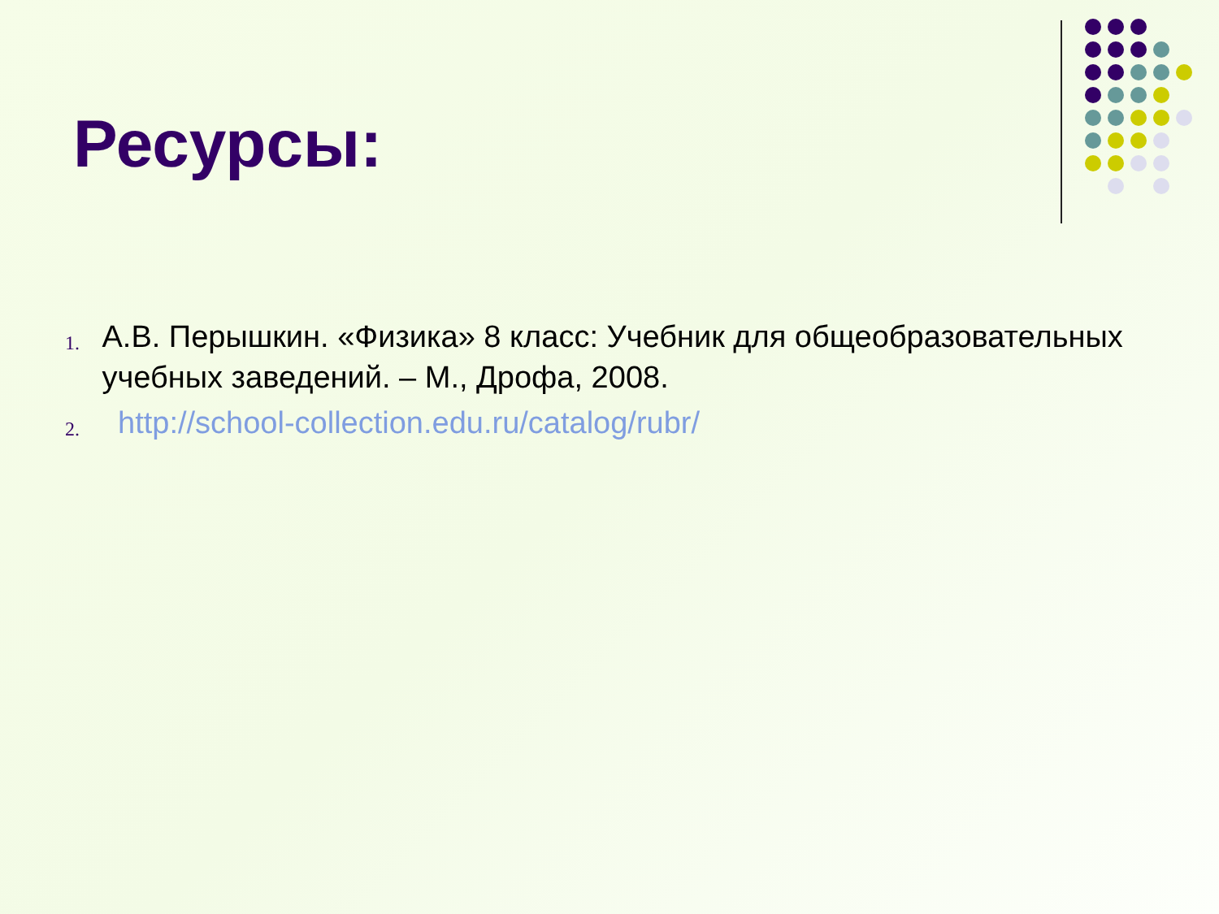Ресурсы:
1. А.В. Перышкин. «Физика» 8 класс: Учебник для общеобразовательных учебных заведений. – М., Дрофа, 2008.
2. http://school-collection.edu.ru/catalog/rubr/